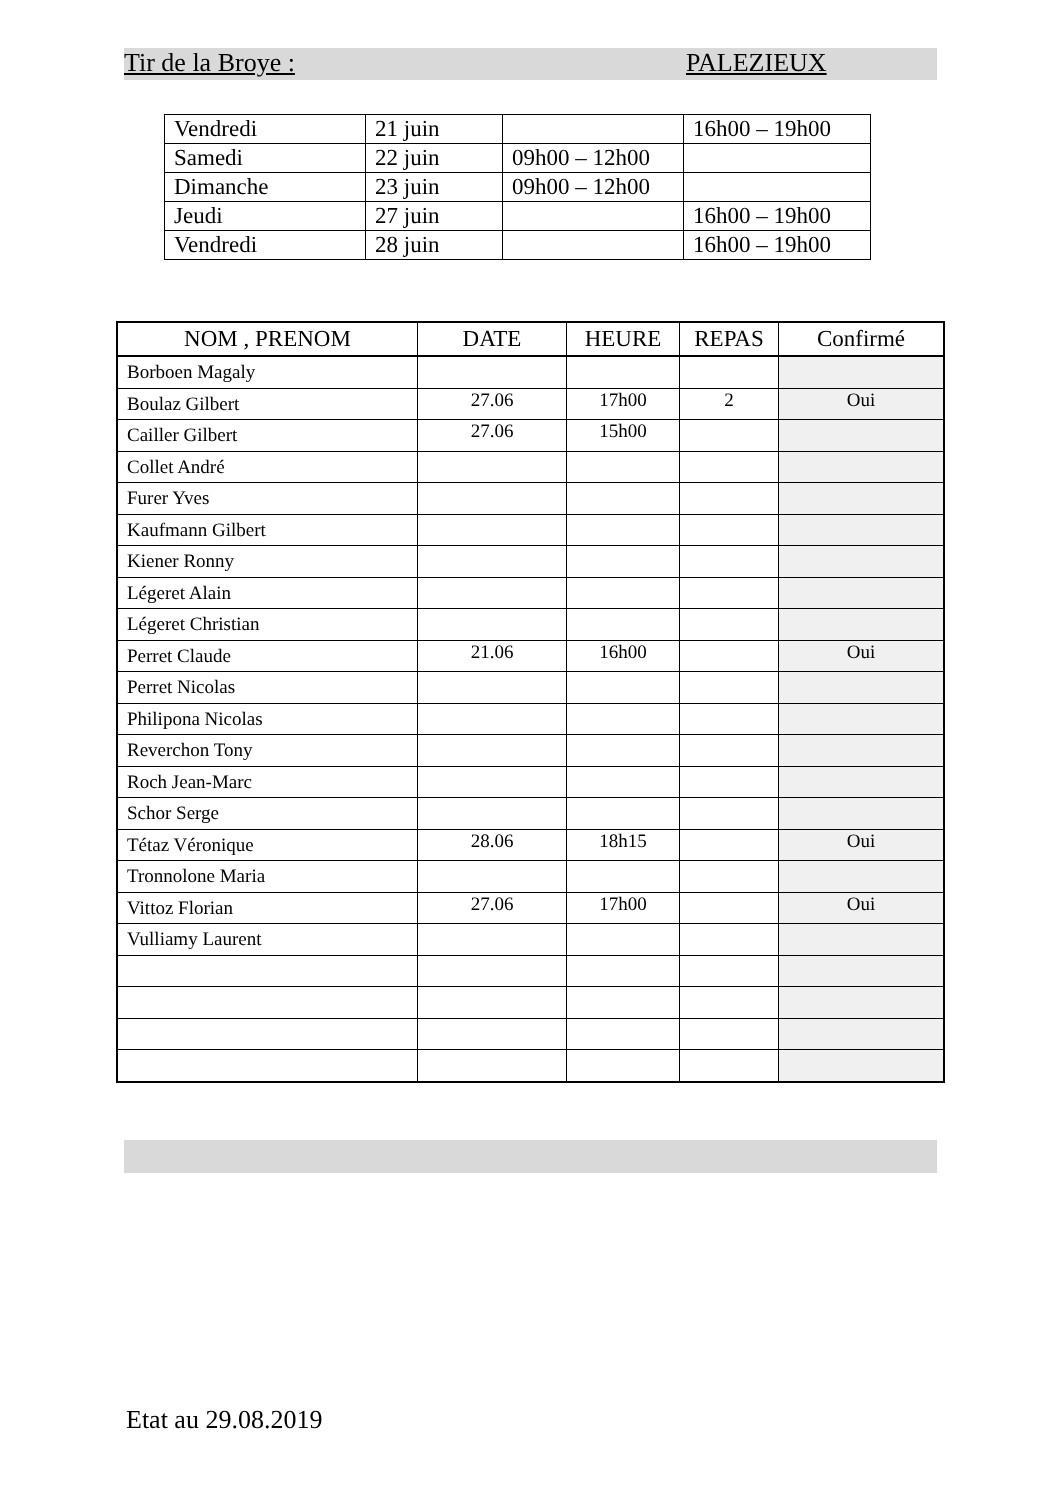Tir de la Broye : PALEZIEUX
| Vendredi | 21 juin | | 16h00 – 19h00 |
| Samedi | 22 juin | 09h00 – 12h00 | |
| Dimanche | 23 juin | 09h00 – 12h00 | |
| Jeudi | 27 juin | | 16h00 – 19h00 |
| Vendredi | 28 juin | | 16h00 – 19h00 |
| NOM , PRENOM | DATE | HEURE | REPAS | Confirmé |
| --- | --- | --- | --- | --- |
| Borboen Magaly | | | | |
| Boulaz Gilbert | 27.06 | 17h00 | 2 | Oui |
| Cailler Gilbert | 27.06 | 15h00 | | |
| Collet André | | | | |
| Furer Yves | | | | |
| Kaufmann Gilbert | | | | |
| Kiener Ronny | | | | |
| Légeret Alain | | | | |
| Légeret Christian | | | | |
| Perret Claude | 21.06 | 16h00 | | Oui |
| Perret Nicolas | | | | |
| Philipona Nicolas | | | | |
| Reverchon Tony | | | | |
| Roch Jean-Marc | | | | |
| Schor Serge | | | | |
| Tétaz Véronique | 28.06 | 18h15 | | Oui |
| Tronnolone Maria | | | | |
| Vittoz Florian | 27.06 | 17h00 | | Oui |
| Vulliamy Laurent | | | | |
Etat au 29.08.2019